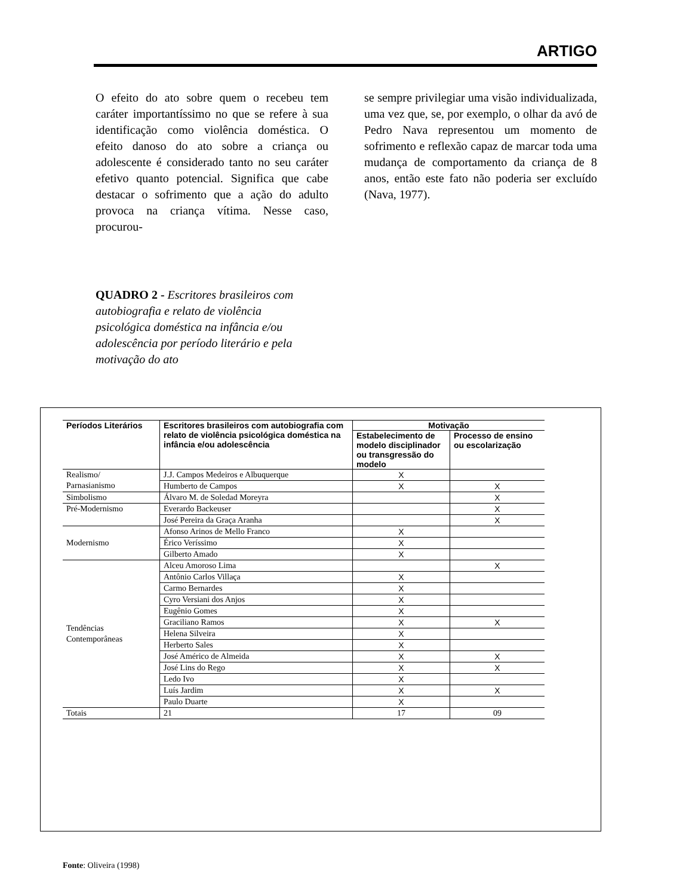ARTIGO
O efeito do ato sobre quem o recebeu tem caráter importantíssimo no que se refere à sua identificação como violência doméstica. O efeito danoso do ato sobre a criança ou adolescente é considerado tanto no seu caráter efetivo quanto potencial. Significa que cabe destacar o sofrimento que a ação do adulto provoca na criança vítima. Nesse caso, procurou-
se sempre privilegiar uma visão individualizada, uma vez que, se, por exemplo, o olhar da avó de Pedro Nava representou um momento de sofrimento e reflexão capaz de marcar toda uma mudança de comportamento da criança de 8 anos, então este fato não poderia ser excluído (Nava, 1977).
QUADRO 2 - Escritores brasileiros com autobiografia e relato de violência psicológica doméstica na infância e/ou adolescência por período literário e pela motivação do ato
| Períodos Literários | Escritores brasileiros com autobiografia com relato de violência psicológica doméstica na infância e/ou adolescência | Motivação | |
| --- | --- | --- | --- |
| | | Estabelecimento de modelo disciplinador ou transgressão do modelo | Processo de ensino ou escolarização |
| Realismo/ Parnasianismo | J.J. Campos Medeiros e Albuquerque | X | |
| | Humberto de Campos | X | X |
| Simbolismo | Álvaro M. de Soledad Moreyra | | X |
| Pré-Modernismo | Everardo Backeuser | | X |
| | José Pereira da Graça Aranha | | X |
| Modernismo | Afonso Arinos de Mello Franco | X | |
| | Érico Veríssimo | X | |
| | Gilberto Amado | X | |
| Tendências Contemporâneas | Alceu Amoroso Lima | | X |
| | Antônio Carlos Villaça | X | |
| | Carmo Bernardes | X | |
| | Cyro Versiani dos Anjos | X | |
| | Eugênio Gomes | X | |
| | Graciliano Ramos | X | X |
| | Helena Silveira | X | |
| | Herberto Sales | X | |
| | José Américo de Almeida | X | X |
| | José Lins do Rego | X | X |
| | Ledo Ivo | X | |
| | Luís Jardim | X | X |
| | Paulo Duarte | X | |
| Totais | 21 | 17 | 09 |
Fonte: Oliveira (1998)